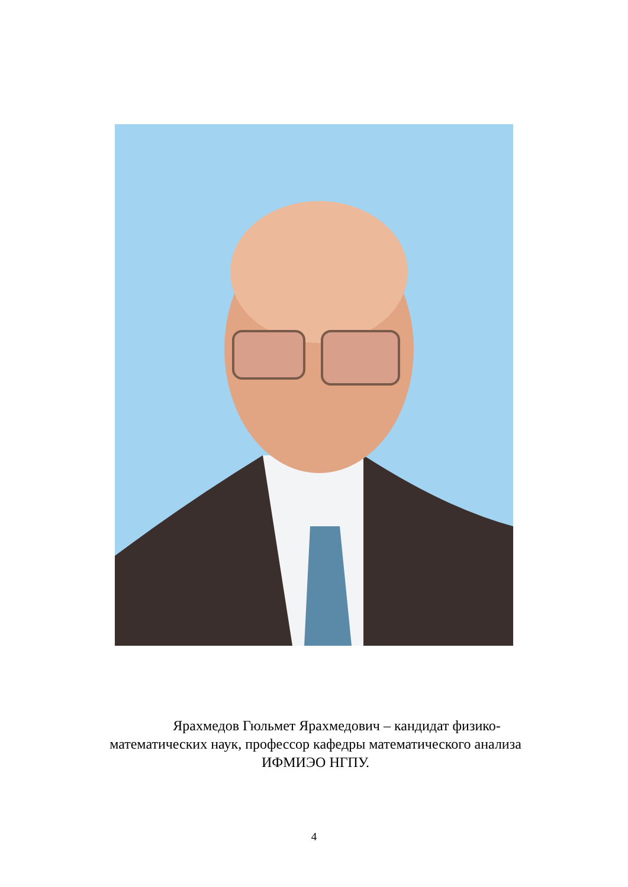Ярахмедов Гюльмет Ярахмедович – кандидат физико-математических наук, профессор кафедры математического анализа ИФМИЭО НГПУ.
4